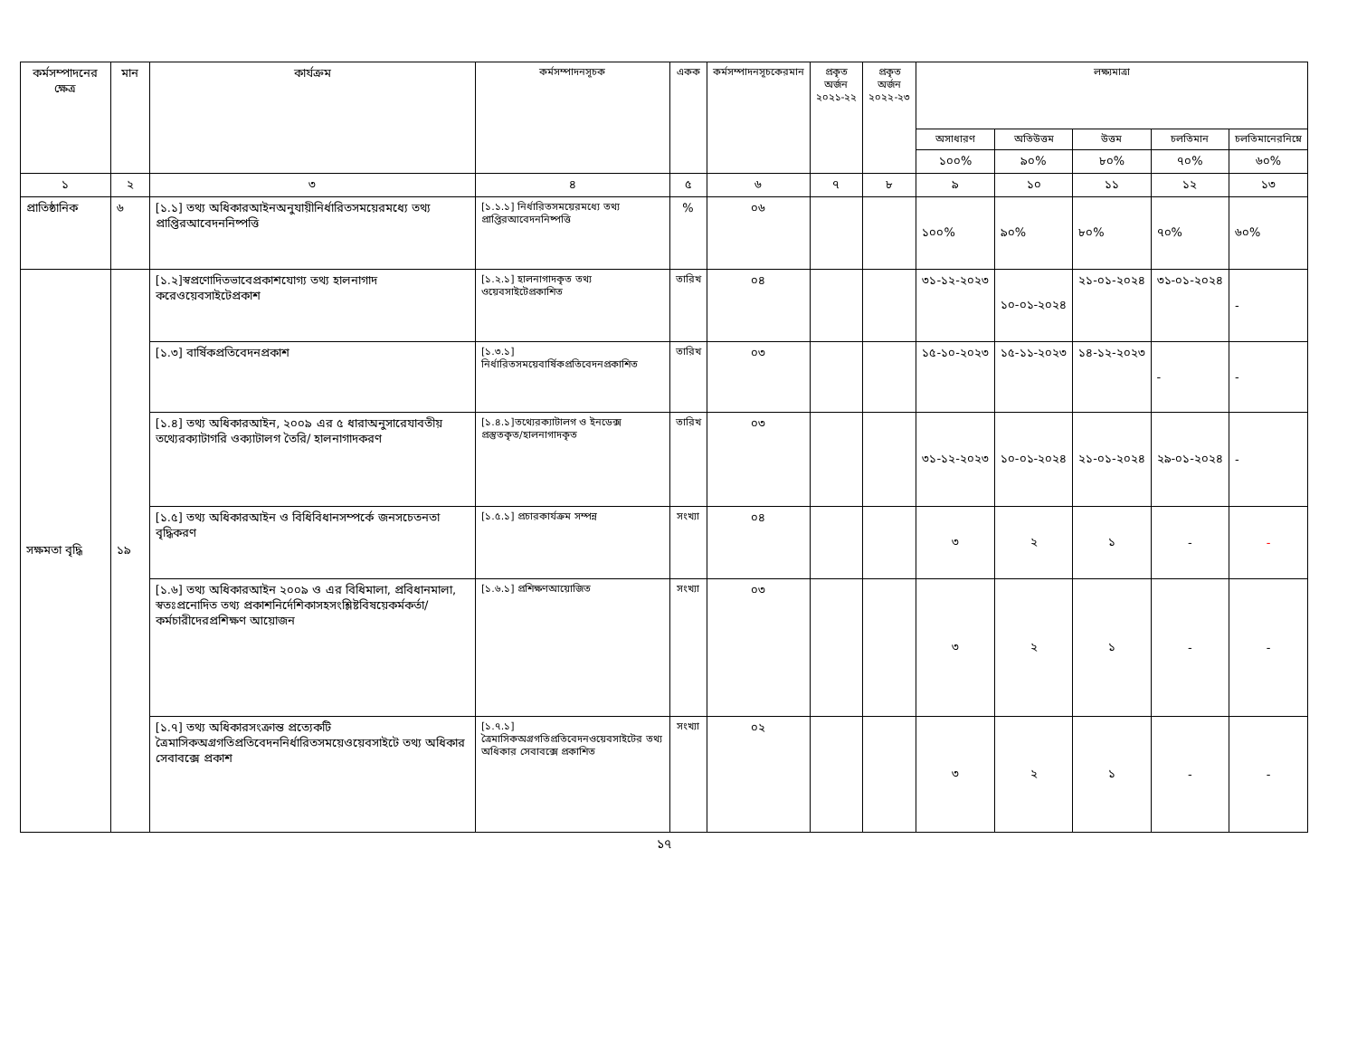| কর্মসম্পাদনের ক্ষেত্র | মান | কার্যক্রম | কর্মসম্পাদনসূচক | একক | কর্মসম্পাদনসূচকেরমান | প্রকৃত অর্জন ২০২১-২২ | প্রকৃত অর্জন ২০২২-২৩ | লক্ষ্যমাত্রা | | | | |
| --- | --- | --- | --- | --- | --- | --- | --- | --- | --- | --- | --- | --- |
| | | | | | | | | অসাধারণ | অতিউত্তম | উত্তম | চলতিমান | চলতিমানেরনিম্নে |
| | | | | | | | | ১০০% | ৯০% | ৮০% | ৭০% | ৬০% |
| ১ | ২ | ৩ | ৪ | ৫ | ৬ | ৭ | ৮ | ৯ | ১০ | ১১ | ১২ | ১৩ |
| প্রাতিষ্ঠানিক | ৬ | [১.১] তথ্য অধিকারআইনঅনুযায়ীনির্ধারিতসময়েরমধ্যে তথ্য প্রাপ্তিরআবেদননিষ্পত্তি | [১.১.১] নির্ধারিতসময়েরমধ্যে তথ্য প্রাপ্তিরআবেদননিষ্পত্তি | % | ০৬ | | | ১০০% | ৯০% | ৮০% | ৭০% | ৬০% |
| সক্ষমতা বৃদ্ধি | ১৯ | [১.২]স্বপ্রণোদিতভাবেপ্রকাশযোগ্য তথ্য হালনাগাদ করেওয়েবসাইটেপ্রকাশ | [১.২.১] হালনাগাদকৃত তথ্য ওয়েবসাইটেপ্রকাশিত | তারিখ | ০৪ | | | ৩১-১২-২০২৩ | ১০-০১-২০২৪ | ২১-০১-২০২৪ | ৩১-০১-২০২৪ | - |
| | | [১.৩] বার্ষিকপ্রতিবেদনপ্রকাশ | [১.৩.১] নির্ধারিতসময়েবার্ষিকপ্রতিবেদনপ্রকাশিত | তারিখ | ০৩ | | | ১৫-১০-২০২৩ | ১৫-১১-২০২৩ | ১৪-১২-২০২৩ | - | - |
| | | [১.৪] তথ্য অধিকারআইন, ২০০৯ এর ৫ ধারাঅনুসারেযাবতীয় তথ্যেরক্যাটাগরি ওক্যাটালগ তৈরি/ হালনাগাদকরণ | [১.৪.১]তথ্যেরক্যাটালগ ও ইনডেক্স প্রস্তুতকৃত/হালনাগাদকৃত | তারিখ | ০৩ | | | ৩১-১২-২০২৩ | ১০-০১-২০২৪ | ২১-০১-২০২৪ | ২৯-০১-২০২৪ | - |
| | | [১.৫] তথ্য অধিকারআইন ও বিধিবিধানসম্পর্কে জনসচেতনতা বৃদ্ধিকরণ | [১.৫.১] প্রচারকার্যক্রম সম্পন্ন | সংখ্যা | ০৪ | | | ৩ | ২ | ১ | - | - |
| | | [১.৬] তথ্য অধিকারআইন ২০০৯ ও এর বিধিমালা, প্রবিধানমালা, স্বতঃপ্রনোদিত তথ্য প্রকাশনির্দেশিকাসহসংশ্লিষ্টবিষয়েকর্মকর্তা/কর্মচারীদেরপ্রশিক্ষণ আয়োজন | [১.৬.১] প্রশিক্ষণআয়োজিত | সংখ্যা | ০৩ | | | ৩ | ২ | ১ | - | - |
| | | [১.৭] তথ্য অধিকারসংক্রান্ত প্রত্যেকটি ত্রৈমাসিকঅগ্রগতিপ্রতিবেদননির্ধারিতসময়েওয়েবসাইটে তথ্য অধিকার সেবাবক্সে প্রকাশ | [১.৭.১] ত্রৈমাসিকঅগ্রগতিপ্রতিবেদনওয়েবসাইটের তথ্য অধিকার সেবাবক্সে প্রকাশিত | সংখ্যা | ০২ | | | ৩ | ২ | ১ | - | - |
১৭